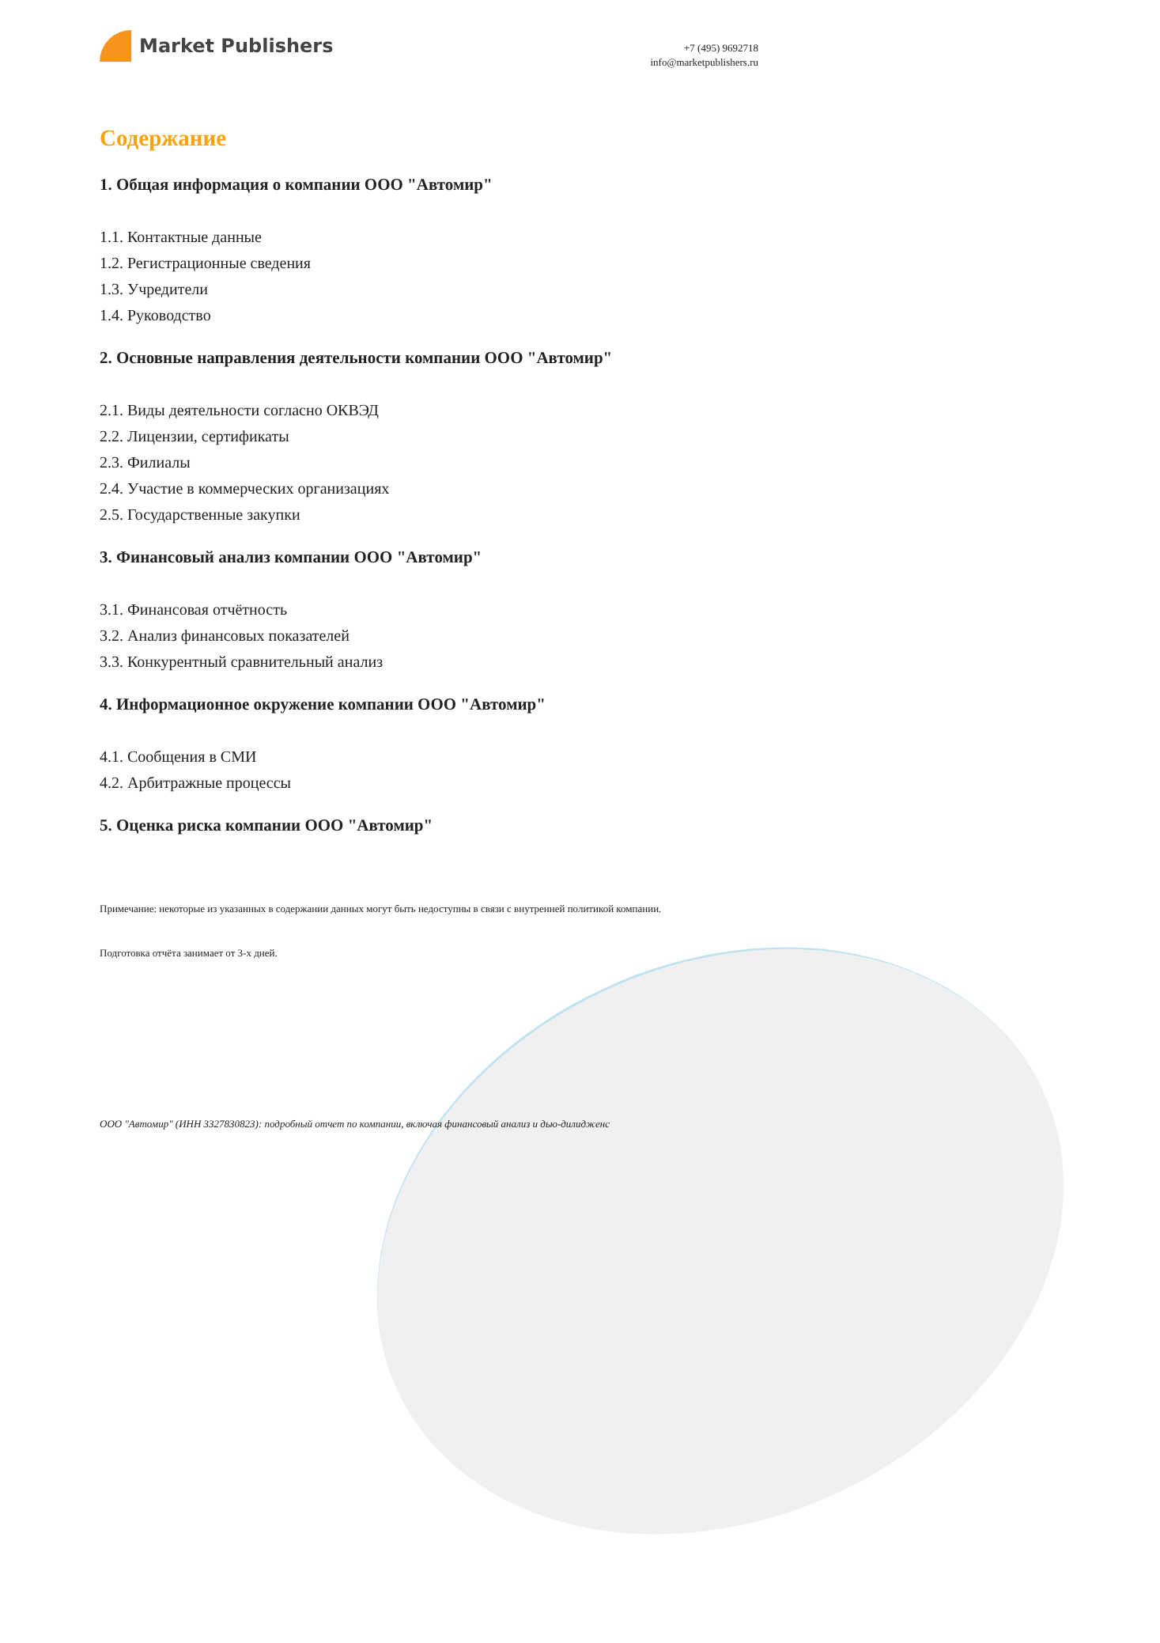Market Publishers
+7 (495) 9692718
info@marketpublishers.ru
Содержание
1. Общая информация о компании ООО "Автомир"
1.1. Контактные данные
1.2. Регистрационные сведения
1.3. Учредители
1.4. Руководство
2. Основные направления деятельности компании ООО "Автомир"
2.1. Виды деятельности согласно ОКВЭД
2.2. Лицензии, сертификаты
2.3. Филиалы
2.4. Участие в коммерческих организациях
2.5. Государственные закупки
3. Финансовый анализ компании ООО "Автомир"
3.1. Финансовая отчётность
3.2. Анализ финансовых показателей
3.3. Конкурентный сравнительный анализ
4. Информационное окружение компании ООО "Автомир"
4.1. Сообщения в СМИ
4.2. Арбитражные процессы
5. Оценка риска компании ООО "Автомир"
Примечание: некоторые из указанных в содержании данных могут быть недоступны в связи с внутренней политикой компании.
Подготовка отчёта занимает от 3-х дней.
ООО "Автомир" (ИНН 3327830823): подробный отчет по компании, включая финансовый анализ и дью-дилидженс